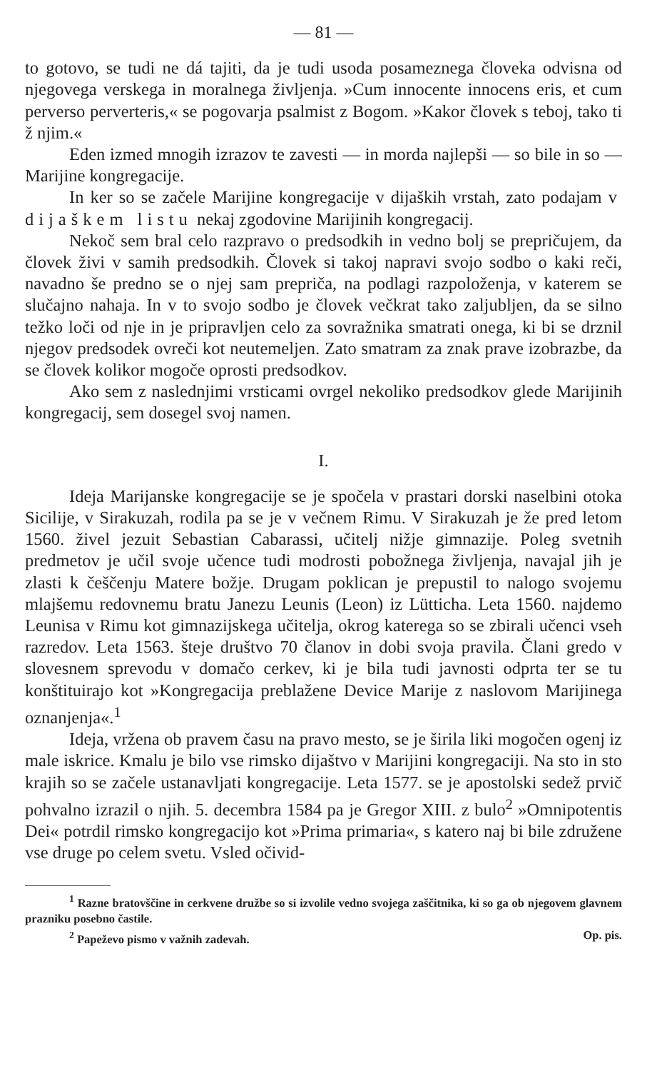— 81 —
to gotovo, se tudi ne dá tajiti, da je tudi usoda posameznega človeka odvisna od njegovega verskega in moralnega življenja. »Cum innocente innocens eris, et cum perverso perverteris,« se pogovarja psalmist z Bogom. »Kakor človek s teboj, tako ti ž njim.«
Eden izmed mnogih izrazov te zavesti — in morda najlepši — so bile in so — Marijine kongregacije.
In ker so se začele Marijine kongregacije v dijaških vrstah, zato podajam v dijaškem listu nekaj zgodovine Marijinih kongregacij.
Nekoč sem bral celo razpravo o predsodkih in vedno bolj se prepričujem, da človek živi v samih predsodkih. Človek si takoj napravi svojo sodbo o kaki reči, navadno še predno se o njej sam prepriča, na podlagi razpoloženja, v katerem se slučajno nahaja. In v to svojo sodbo je človek večkrat tako zaljubljen, da se silno težko loči od nje in je pripravljen celo za sovražnika smatrati onega, ki bi se drznil njegov predsodek ovreči kot neutemeljen. Zato smatram za znak prave izobrazbe, da se človek kolikor mogoče oprosti predsodkov.
Ako sem z naslednjimi vrsticami ovrgel nekoliko predsodkov glede Marijinih kongregacij, sem dosegel svoj namen.
I.
Ideja Marijanske kongregacije se je spočela v prastari dorski naselbini otoka Sicilije, v Sirakuzah, rodila pa se je v večnem Rimu. V Sirakuzah je že pred letom 1560. živel jezuit Sebastian Cabarassi, učitelj nižje gimnazije. Poleg svetnih predmetov je učil svoje učence tudi modrosti pobožnega življenja, navajal jih je zlasti k češčenju Matere božje. Drugam poklican je prepustil to nalogo svojemu mlajšemu redovnemu bratu Janezu Leunis (Leon) iz Lütticha. Leta 1560. najdemo Leunisa v Rimu kot gimnazijskega učitelja, okrog katerega so se zbirali učenci vseh razredov. Leta 1563. šteje društvo 70 članov in dobi svoja pravila. Člani gredo v slovesnem sprevodu v domačo cerkev, ki je bila tudi javnosti odprta ter se tu konštituirajo kot »Kongregacija preblažene Device Marije z naslovom Marijinega oznanjenja«.<sup>1</sup>
Ideja, vržena ob pravem času na pravo mesto, se je širila liki mogočen ogenj iz male iskrice. Kmalu je bilo vse rimsko dijaštvo v Marijini kongregaciji. Na sto in sto krajih so se začele ustanavljati kongregacije. Leta 1577. se je apostolski sedež prvič pohvalno izrazil o njih. 5. decembra 1584 pa je Gregor XIII. z bulo<sup>2</sup> »Omnipotentis Dei« potrdil rimsko kongregacijo kot »Prima primaria«, s katero naj bi bile združene vse druge po celem svetu. Vsled očivid-
<sup>1</sup> Razne bratovščine in cerkvene družbe so si izvolile vedno svojega zaščitnika, ki so ga ob njegovem glavnem prazniku posebno častile.
<sup>2</sup> Papeževo pismo v važnih zadevah. Op. pis.